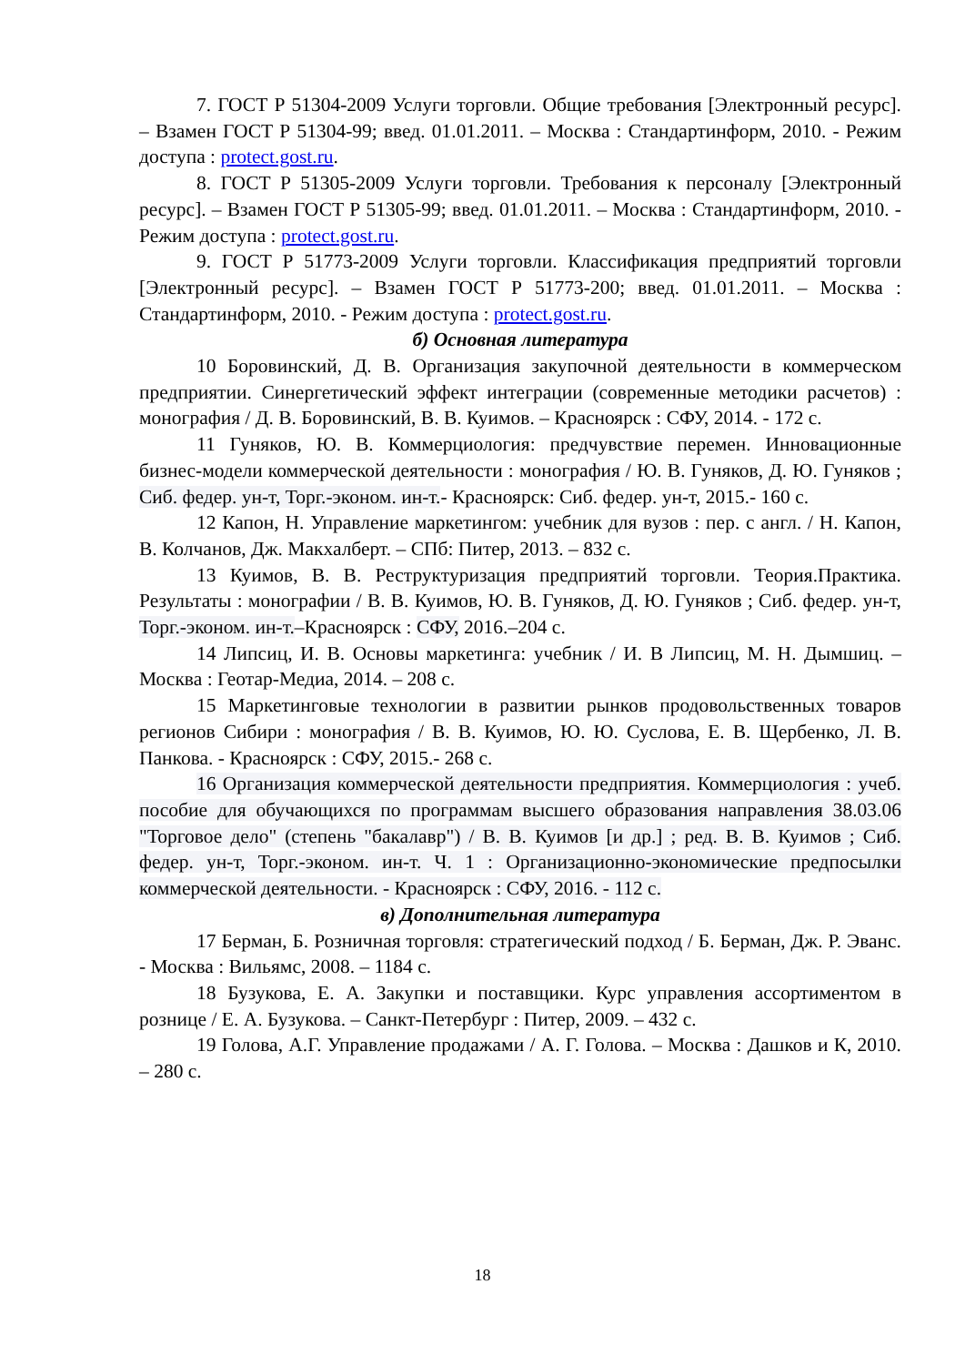7. ГОСТ Р 51304-2009 Услуги торговли. Общие требования [Электронный ресурс]. – Взамен ГОСТ Р 51304-99; введ. 01.01.2011. – Москва : Стандартинформ, 2010. - Режим доступа : protect.gost.ru.
8. ГОСТ Р 51305-2009 Услуги торговли. Требования к персоналу [Электронный ресурс]. – Взамен ГОСТ Р 51305-99; введ. 01.01.2011. – Москва : Стандартинформ, 2010. - Режим доступа : protect.gost.ru.
9. ГОСТ Р 51773-2009 Услуги торговли. Классификация предприятий торговли [Электронный ресурс]. – Взамен ГОСТ Р 51773-200; введ. 01.01.2011. – Москва : Стандартинформ, 2010. - Режим доступа : protect.gost.ru.
б) Основная литература
10 Боровинский, Д. В. Организация закупочной деятельности в коммерческом предприятии. Синергетический эффект интеграции (современные методики расчетов) : монография / Д. В. Боровинский, В. В. Куимов. – Красноярск : СФУ, 2014. - 172 с.
11 Гуняков, Ю. В. Коммерциология: предчувствие перемен. Инновационные бизнес-модели коммерческой деятельности : монография / Ю. В. Гуняков, Д. Ю. Гуняков ; Сиб. федер. ун-т, Торг.-эконом. ин-т.- Красноярск: Сиб. федер. ун-т, 2015.- 160 с.
12 Капон, Н. Управление маркетингом: учебник для вузов : пер. с англ. / Н. Капон, В. Колчанов, Дж. Макхалберт. – СПб: Питер, 2013. – 832 с.
13 Куимов, В. В. Реструктуризация предприятий торговли. Теория.Практика. Результаты : монографии / В. В. Куимов, Ю. В. Гуняков, Д. Ю. Гуняков ; Сиб. федер. ун-т, Торг.-эконом. ин-т.–Красноярск : СФУ, 2016.–204 с.
14 Липсиц, И. В. Основы маркетинга: учебник / И. В Липсиц, М. Н. Дымшиц. – Москва : Геотар-Медиа, 2014. – 208 с.
15 Маркетинговые технологии в развитии рынков продовольственных товаров регионов Сибири : монография / В. В. Куимов, Ю. Ю. Суслова, Е. В. Щербенко, Л. В. Панкова. - Красноярск : СФУ, 2015.- 268 с.
16 Организация коммерческой деятельности предприятия. Коммерциология : учеб. пособие для обучающихся по программам высшего образования направления 38.03.06 "Торговое дело" (степень "бакалавр") / В. В. Куимов [и др.] ; ред. В. В. Куимов ; Сиб. федер. ун-т, Торг.-эконом. ин-т. Ч. 1 : Организационно-экономические предпосылки коммерческой деятельности. - Красноярск : СФУ, 2016. - 112 с.
в) Дополнительная литература
17 Берман, Б. Розничная торговля: стратегический подход / Б. Берман, Дж. Р. Эванс. - Москва : Вильямс, 2008. – 1184 с.
18 Бузукова, Е. А. Закупки и поставщики. Курс управления ассортиментом в рознице / Е. А. Бузукова. – Санкт-Петербург : Питер, 2009. – 432 с.
19 Голова, А.Г. Управление продажами / А. Г. Голова. – Москва : Дашков и К, 2010. – 280 с.
18